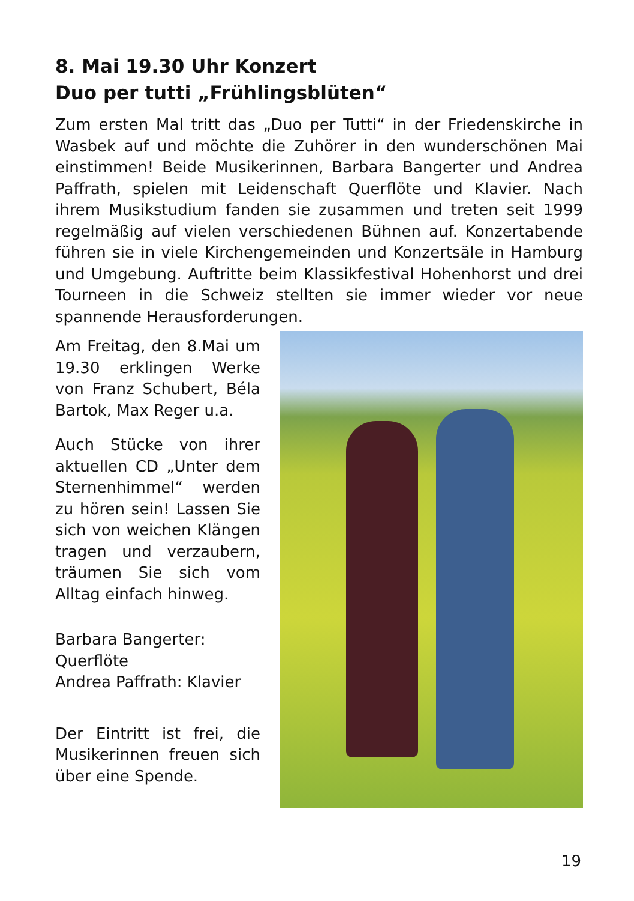8. Mai 19.30 Uhr Konzert
Duo per tutti „Frühlingsblüten“
Zum ersten Mal tritt das „Duo per Tutti“ in der Friedenskirche in Wasbek auf und möchte die Zuhörer in den wunderschönen Mai einstimmen! Beide Musikerinnen, Barbara Bangerter und Andrea Paffrath, spielen mit Leidenschaft Querflöte und Klavier. Nach ihrem Musikstudium fanden sie zusammen und treten seit 1999 regelmäßig auf vielen verschiedenen Bühnen auf. Konzertabende führen sie in viele Kirchengemeinden und Konzertsäle in Hamburg und Umgebung. Auftritte beim Klassikfestival Hohenhorst und drei Tourneen in die Schweiz stellten sie immer wieder vor neue spannende Herausforderungen.
Am Freitag, den 8.Mai um 19.30 erklingen Werke von Franz Schubert, Béla Bartok, Max Reger u.a.
Auch Stücke von ihrer aktuellen CD „Unter dem Sternenhimmel“ werden zu hören sein! Lassen Sie sich von weichen Klängen tragen und verzaubern, träumen Sie sich vom Alltag einfach hinweg.
Barbara Bangerter: Querflöte
Andrea Paffrath: Klavier
Der Eintritt ist frei, die Musikerinnen freuen sich über eine Spende.
19